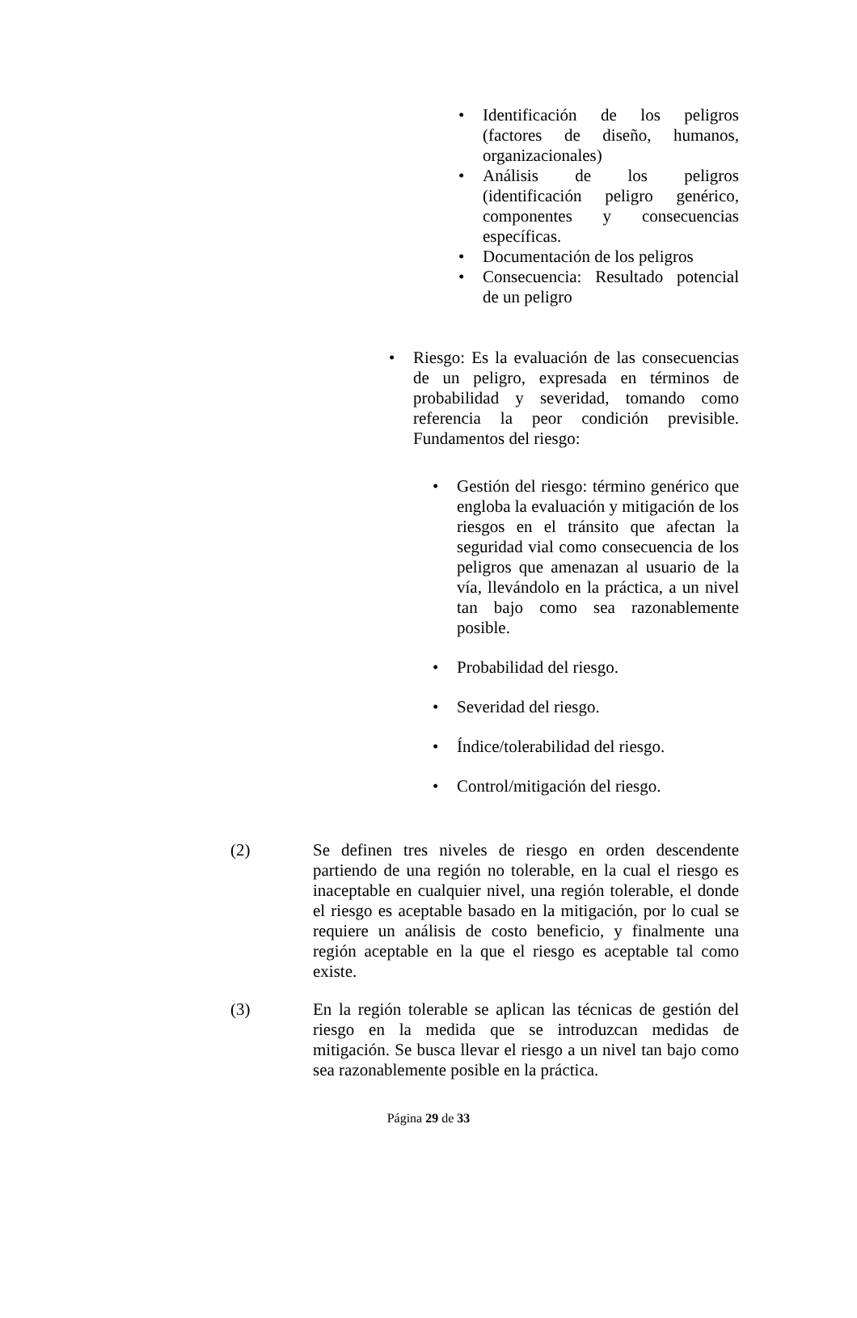• Identificación de los peligros (factores de diseño, humanos, organizacionales)
• Análisis de los peligros (identificación peligro genérico, componentes y consecuencias específicas.
• Documentación de los peligros
• Consecuencia: Resultado potencial de un peligro
• Riesgo: Es la evaluación de las consecuencias de un peligro, expresada en términos de probabilidad y severidad, tomando como referencia la peor condición previsible. Fundamentos del riesgo:
• Gestión del riesgo: término genérico que engloba la evaluación y mitigación de los riesgos en el tránsito que afectan la seguridad vial como consecuencia de los peligros que amenazan al usuario de la vía, llevándolo en la práctica, a un nivel tan bajo como sea razonablemente posible.
• Probabilidad del riesgo.
• Severidad del riesgo.
• Índice/tolerabilidad del riesgo.
• Control/mitigación del riesgo.
(2) Se definen tres niveles de riesgo en orden descendente partiendo de una región no tolerable, en la cual el riesgo es inaceptable en cualquier nivel, una región tolerable, el donde el riesgo es aceptable basado en la mitigación, por lo cual se requiere un análisis de costo beneficio, y finalmente una región aceptable en la que el riesgo es aceptable tal como existe.
(3) En la región tolerable se aplican las técnicas de gestión del riesgo en la medida que se introduzcan medidas de mitigación. Se busca llevar el riesgo a un nivel tan bajo como sea razonablemente posible en la práctica.
Página 29 de 33